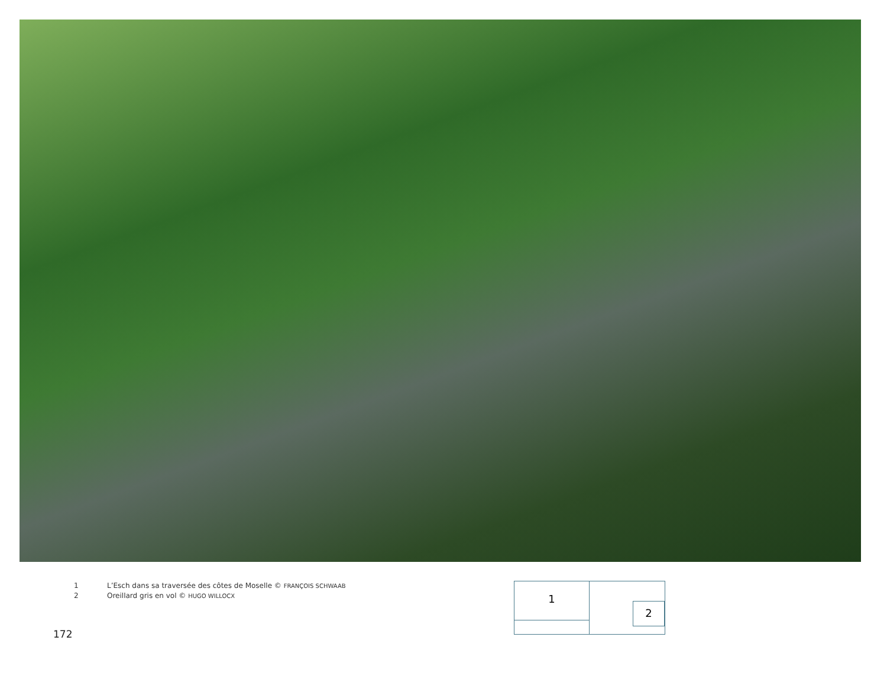1 L’Esch dans sa traversée des côtes de Moselle © FRANÇOIS SCHWAAB
2 Oreillard gris en vol © HUGO WILLOCX
1
2
172